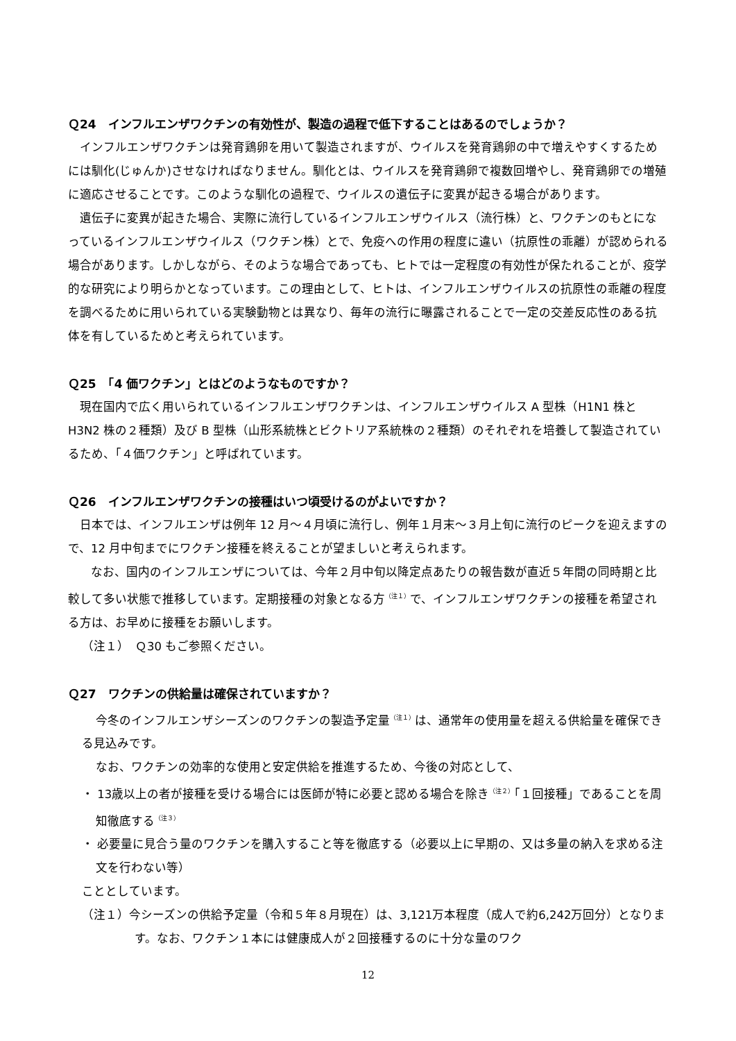Ｑ24　インフルエンザワクチンの有効性が、製造の過程で低下することはあるのでしょうか？
インフルエンザワクチンは発育鶏卵を用いて製造されますが、ウイルスを発育鶏卵の中で増えやすくするためには馴化(じゅんか)させなければなりません。馴化とは、ウイルスを発育鶏卵で複数回増やし、発育鶏卵での増殖に適応させることです。このような馴化の過程で、ウイルスの遺伝子に変異が起きる場合があります。
遺伝子に変異が起きた場合、実際に流行しているインフルエンザウイルス（流行株）と、ワクチンのもとになっているインフルエンザウイルス（ワクチン株）とで、免疫への作用の程度に違い（抗原性の乖離）が認められる場合があります。しかしながら、そのような場合であっても、ヒトでは一定程度の有効性が保たれることが、疫学的な研究により明らかとなっています。この理由として、ヒトは、インフルエンザウイルスの抗原性の乖離の程度を調べるために用いられている実験動物とは異なり、毎年の流行に曝露されることで一定の交差反応性のある抗体を有しているためと考えられています。
Ｑ25　「4 価ワクチン」とはどのようなものですか？
現在国内で広く用いられているインフルエンザワクチンは、インフルエンザウイルス A 型株（H1N1 株と H3N2 株の２種類）及び B 型株（山形系統株とビクトリア系統株の２種類）のそれぞれを培養して製造されているため、「４価ワクチン」と呼ばれています。
Ｑ26　インフルエンザワクチンの接種はいつ頃受けるのがよいですか？
日本では、インフルエンザは例年 12 月～４月頃に流行し、例年１月末～３月上旬に流行のピークを迎えますので、12 月中旬までにワクチン接種を終えることが望ましいと考えられます。
なお、国内のインフルエンザについては、今年２月中旬以降定点あたりの報告数が直近５年間の同時期と比較して多い状態で推移しています。定期接種の対象となる方<sup>（注１）</sup>で、インフルエンザワクチンの接種を希望される方は、お早めに接種をお願いします。
（注１）　Ｑ30 もご参照ください。
Ｑ27　ワクチンの供給量は確保されていますか？
今冬のインフルエンザシーズンのワクチンの製造予定量<sup>（注１）</sup>は、通常年の使用量を超える供給量を確保できる見込みです。
なお、ワクチンの効率的な使用と安定供給を推進するため、今後の対応として、
・ 13歳以上の者が接種を受ける場合には医師が特に必要と認める場合を除き<sup>（注２）</sup>「１回接種」であることを周知徹底する<sup>（注３）</sup>
・ 必要量に見合う量のワクチンを購入すること等を徹底する（必要以上に早期の、又は多量の納入を求める注文を行わない等）
こととしています。
（注１）今シーズンの供給予定量（令和５年８月現在）は、3,121万本程度（成人で約6,242万回分）となります。なお、ワクチン１本には健康成人が２回接種するのに十分な量のワク
12